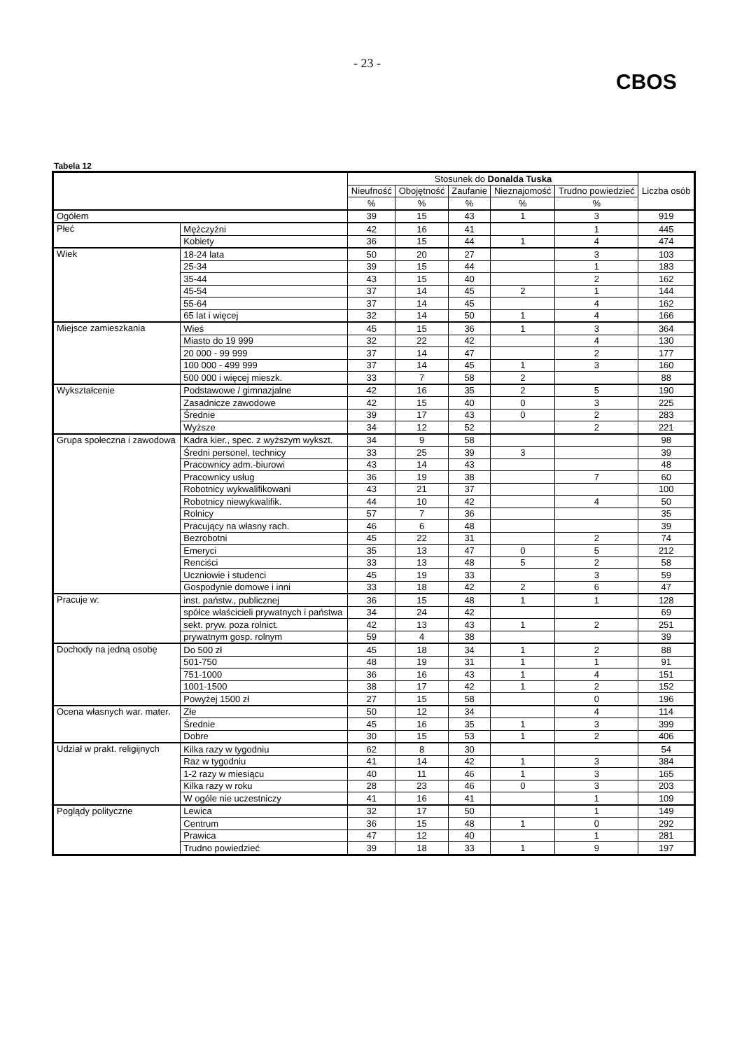- 23 -
CBOS
Tabela 12
| | | Stosunek do Donalda Tuska | | | | | Liczba osób |
| --- | --- | --- | --- | --- | --- | --- | --- |
| | | Nieufność | Obojętność | Zaufanie | Nieznajomość | Trudno powiedzieć | |
| | | % | % | % | % | % | |
| Ogółem | | 39 | 15 | 43 | 1 | 3 | 919 |
| Płeć | Mężczyźni | 42 | 16 | 41 | | 1 | 445 |
| | Kobiety | 36 | 15 | 44 | 1 | 4 | 474 |
| Wiek | 18-24 lata | 50 | 20 | 27 | | 3 | 103 |
| | 25-34 | 39 | 15 | 44 | | 1 | 183 |
| | 35-44 | 43 | 15 | 40 | | 2 | 162 |
| | 45-54 | 37 | 14 | 45 | 2 | 1 | 144 |
| | 55-64 | 37 | 14 | 45 | | 4 | 162 |
| | 65 lat i więcej | 32 | 14 | 50 | 1 | 4 | 166 |
| Miejsce zamieszkania | Wieś | 45 | 15 | 36 | 1 | 3 | 364 |
| | Miasto do 19 999 | 32 | 22 | 42 | | 4 | 130 |
| | 20 000 - 99 999 | 37 | 14 | 47 | | 2 | 177 |
| | 100 000 - 499 999 | 37 | 14 | 45 | 1 | 3 | 160 |
| | 500 000 i więcej mieszk. | 33 | 7 | 58 | 2 | | 88 |
| Wykształcenie | Podstawowe / gimnazjalne | 42 | 16 | 35 | 2 | 5 | 190 |
| | Zasadnicze zawodowe | 42 | 15 | 40 | 0 | 3 | 225 |
| | Średnie | 39 | 17 | 43 | 0 | 2 | 283 |
| | Wyższe | 34 | 12 | 52 | | 2 | 221 |
| Grupa społeczna i zawodowa | Kadra kier., spec. z wyższym wykszt. | 34 | 9 | 58 | | | 98 |
| | Średni personel, technicy | 33 | 25 | 39 | 3 | | 39 |
| | Pracownicy adm.-biurowi | 43 | 14 | 43 | | | 48 |
| | Pracownicy usług | 36 | 19 | 38 | | 7 | 60 |
| | Robotnicy wykwalifikowani | 43 | 21 | 37 | | | 100 |
| | Robotnicy niewykwalifik. | 44 | 10 | 42 | | 4 | 50 |
| | Rolnicy | 57 | 7 | 36 | | | 35 |
| | Pracujący na własny rach. | 46 | 6 | 48 | | | 39 |
| | Bezrobotni | 45 | 22 | 31 | | 2 | 74 |
| | Emeryci | 35 | 13 | 47 | 0 | 5 | 212 |
| | Renciści | 33 | 13 | 48 | 5 | 2 | 58 |
| | Uczniowie i studenci | 45 | 19 | 33 | | 3 | 59 |
| | Gospodynie domowe i inni | 33 | 18 | 42 | 2 | 6 | 47 |
| Pracuje w: | inst. państw., publicznej | 36 | 15 | 48 | 1 | 1 | 128 |
| | spółce właścicieli prywatnych i państwa | 34 | 24 | 42 | | | 69 |
| | sekt. pryw. poza rolnict. | 42 | 13 | 43 | 1 | 2 | 251 |
| | prywatnym gosp. rolnym | 59 | 4 | 38 | | | 39 |
| Dochody na jedną osobę | Do 500 zł | 45 | 18 | 34 | 1 | 2 | 88 |
| | 501-750 | 48 | 19 | 31 | 1 | 1 | 91 |
| | 751-1000 | 36 | 16 | 43 | 1 | 4 | 151 |
| | 1001-1500 | 38 | 17 | 42 | 1 | 2 | 152 |
| | Powyżej 1500 zł | 27 | 15 | 58 | | 0 | 196 |
| Ocena własnych war. mater. | Złe | 50 | 12 | 34 | | 4 | 114 |
| | Średnie | 45 | 16 | 35 | 1 | 3 | 399 |
| | Dobre | 30 | 15 | 53 | 1 | 2 | 406 |
| Udział w prakt. religijnych | Kilka razy w tygodniu | 62 | 8 | 30 | | | 54 |
| | Raz w tygodniu | 41 | 14 | 42 | 1 | 3 | 384 |
| | 1-2 razy w miesiącu | 40 | 11 | 46 | 1 | 3 | 165 |
| | Kilka razy w roku | 28 | 23 | 46 | 0 | 3 | 203 |
| | W ogóle nie uczestniczy | 41 | 16 | 41 | | 1 | 109 |
| Poglądy polityczne | Lewica | 32 | 17 | 50 | | 1 | 149 |
| | Centrum | 36 | 15 | 48 | 1 | 0 | 292 |
| | Prawica | 47 | 12 | 40 | | 1 | 281 |
| | Trudno powiedzieć | 39 | 18 | 33 | 1 | 9 | 197 |